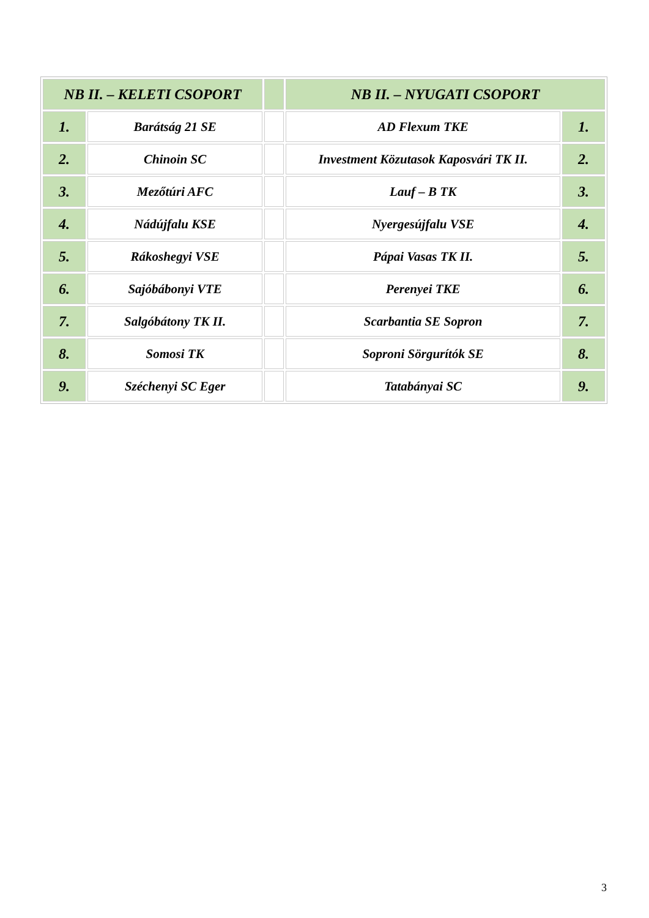| NB II. – KELETI CSOPORT | | | NB II. – NYUGATI CSOPORT | |
| --- | --- | --- | --- | --- |
| 1. | Barátság 21 SE | | AD Flexum TKE | 1. |
| 2. | Chinoin SC | | Investment Közutasok Kaposvári TK II. | 2. |
| 3. | Mezőtúri AFC | | Lauf – B TK | 3. |
| 4. | Nádújfalu KSE | | Nyergesújfalu VSE | 4. |
| 5. | Rákoshegyi VSE | | Pápai Vasas TK II. | 5. |
| 6. | Sajóbábonyi VTE | | Perenyei TKE | 6. |
| 7. | Salgóbátony TK II. | | Scarbantia SE Sopron | 7. |
| 8. | Somosi TK | | Soproni Sörgurítók SE | 8. |
| 9. | Széchenyi SC Eger | | Tatabányai SC | 9. |
3